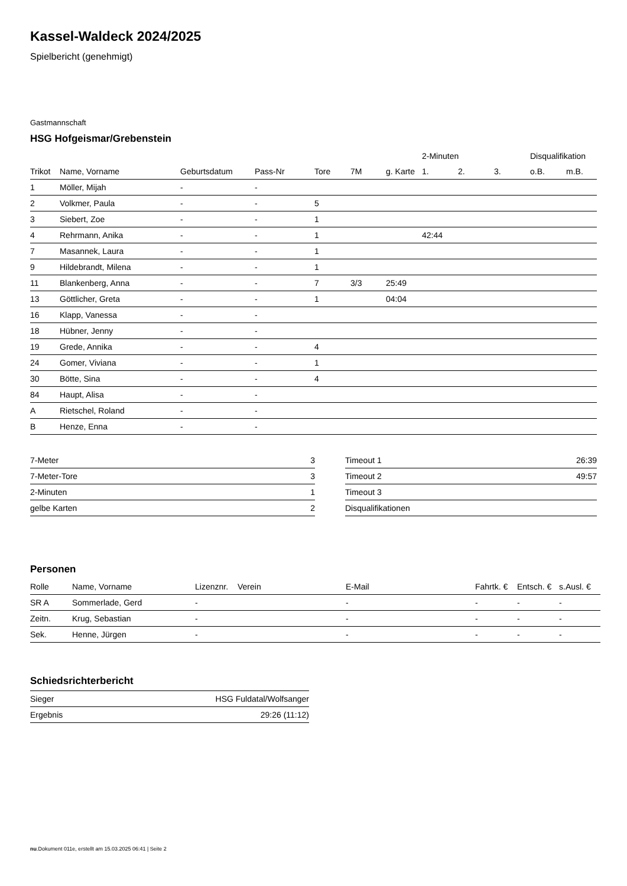Kassel-Waldeck 2024/2025
Spielbericht (genehmigt)
Gastmannschaft
HSG Hofgeismar/Grebenstein
| | | | | | | | 2-Minuten | | | Disqualifikation | |
| --- | --- | --- | --- | --- | --- | --- | --- | --- | --- | --- | --- |
| Trikot | Name, Vorname | Geburtsdatum | Pass-Nr | Tore | 7M | g. Karte | 1. | 2. | 3. | o.B. | m.B. |
| 1 | Möller, Mijah | - | - | | | | | | | | |
| 2 | Volkmer, Paula | - | - | 5 | | | | | | | |
| 3 | Siebert, Zoe | - | - | 1 | | | | | | | |
| 4 | Rehrmann, Anika | - | - | 1 | | | 42:44 | | | | |
| 7 | Masannek, Laura | - | - | 1 | | | | | | | |
| 9 | Hildebrandt, Milena | - | - | 1 | | | | | | | |
| 11 | Blankenberg, Anna | - | - | 7 | 3/3 | 25:49 | | | | | |
| 13 | Göttlicher, Greta | - | - | 1 | | 04:04 | | | | | |
| 16 | Klapp, Vanessa | - | - | | | | | | | | |
| 18 | Hübner, Jenny | - | - | | | | | | | | |
| 19 | Grede, Annika | - | - | 4 | | | | | | | |
| 24 | Gomer, Viviana | - | - | 1 | | | | | | | |
| 30 | Bötte, Sina | - | - | 4 | | | | | | | |
| 84 | Haupt, Alisa | - | - | | | | | | | | |
| A | Rietschel, Roland | - | - | | | | | | | | |
| B | Henze, Enna | - | - | | | | | | | | |
| 7-Meter | 3 |
| 7-Meter-Tore | 3 |
| 2-Minuten | 1 |
| gelbe Karten | 2 |
| Timeout 1 | 26:39 |
| Timeout 2 | 49:57 |
| Timeout 3 | |
| Disqualifikationen | |
Personen
| Rolle | Name, Vorname | Lizenznr. | Verein | E-Mail | Fahrtk. € | Entsch. € | s.Ausl. € |
| --- | --- | --- | --- | --- | --- | --- | --- |
| SR A | Sommerlade, Gerd | - | | - | - | - | - |
| Zeitn. | Krug, Sebastian | - | | - | - | - | - |
| Sek. | Henne, Jürgen | - | | - | - | - | - |
Schiedsrichterbericht
| Sieger | HSG Fuldatal/Wolfsanger |
| Ergebnis | 29:26 (11:12) |
nu.Dokument 011e, erstellt am 15.03.2025 06:41 | Seite 2